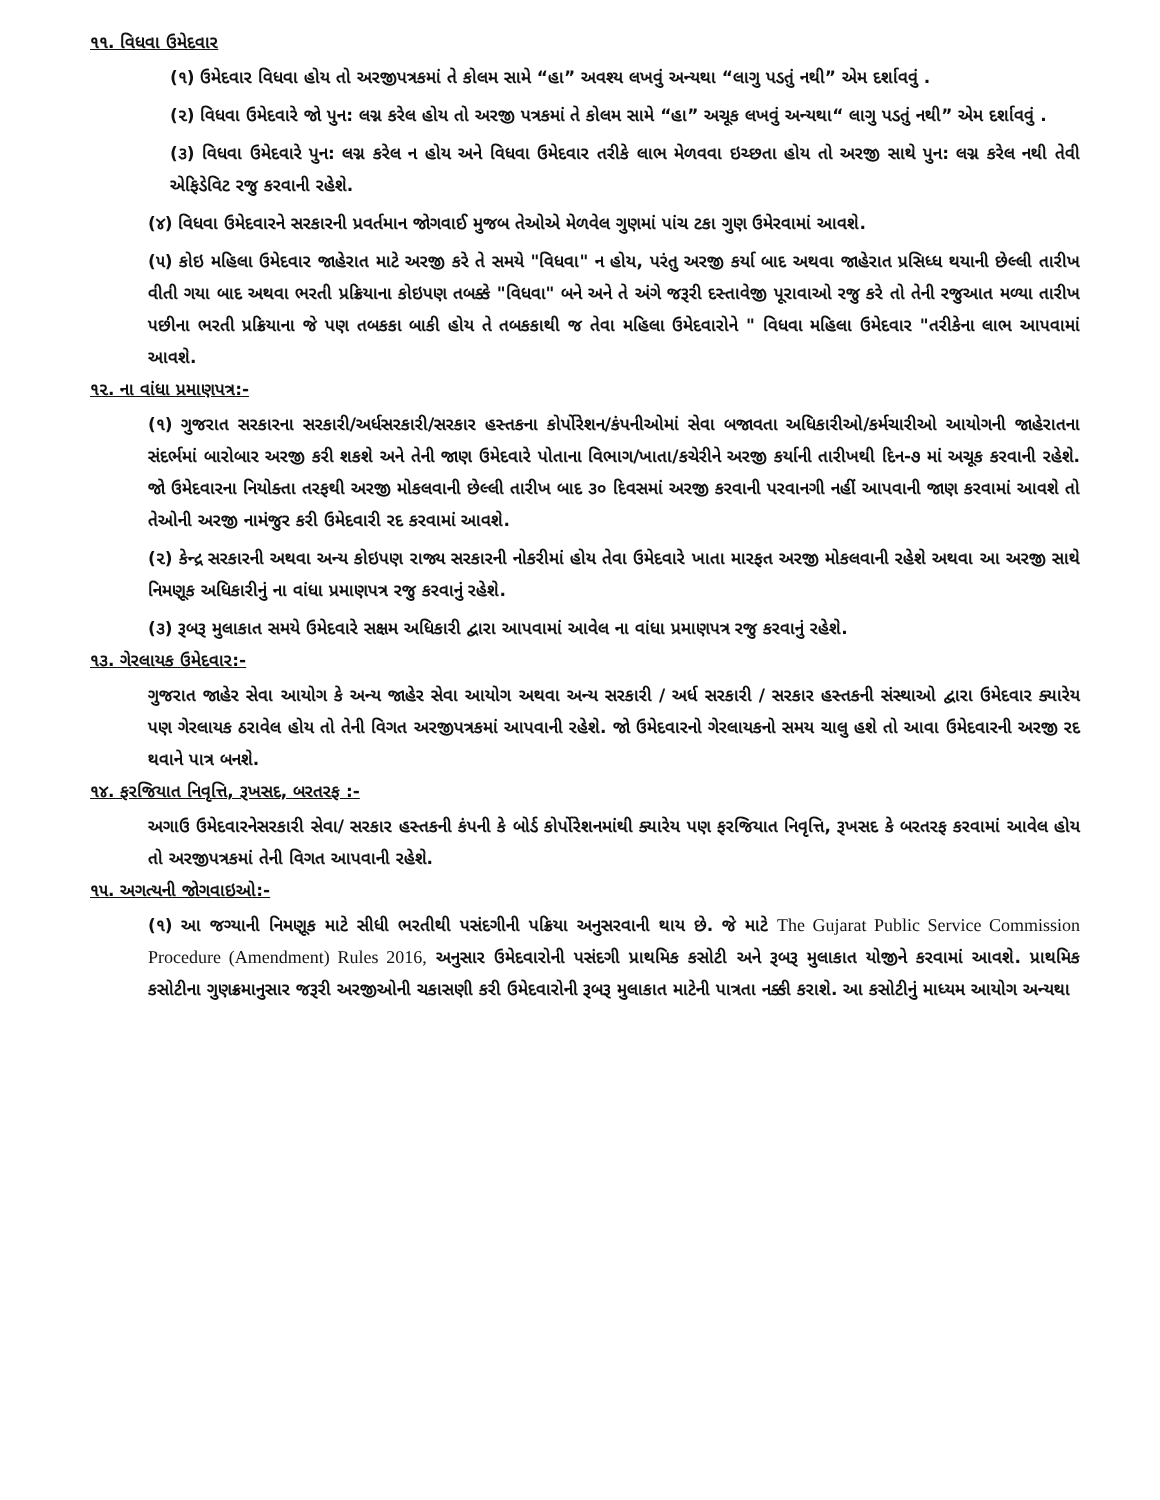૧૧. વિધવા ઉમેદવાર
(૧) ઉમેદવાર વિધવા હોય તો અરજીપત્રકમાં તે કોલમ સામે “હા” અવશ્ય લખવું અન્યથા “લાગુ પડતું નથી” એમ દર્શાવવું .
(૨) વિધવા ઉમેદવારે જો પુન: લગ્ન કરેલ હોય તો અરજી પત્રકમાં તે કોલમ સામે “હા” અચૂક લખવું અન્યથા“ લાગુ પડતું નથી” એમ દર્શાવવું .
(૩) વિધવા ઉમેદવારે પુન: લગ્ન કરેલ ન હોય અને વિધવા ઉમેદવાર તરીકે લાભ મેળવવા ઇચ્છતા હોય તો અરજી સાથે પુન: લગ્ન કરેલ નથી તેવી એફિડેવિટ રજુ કરવાની રહેશે.
(૪) વિધવા ઉમેદવારને સરકારની પ્રવર્તમાન જોગવાઈ મુજબ તેઓએ મેળવેલ ગુણમાં પાંચ ટકા ગુણ ઉમેરવામાં આવશે.
(૫) કોઇ મહિલા ઉમેદવાર જાહેરાત માટે અરજી કરે તે સમયે "વિધવા" ન હોય, પરંતુ અરજી કર્યા બાદ અથવા જાહેરાત પ્રસિધ્ધ થયાની છેલ્લી તારીખ વીતી ગયા બાદ અથવા ભરતી પ્રક્રિયાના કોઇપણ તબક્કે "વિધવા" બને અને તે અંગે જરૂરી દસ્તાવેજી પૂરાવાઓ રજુ કરે તો તેની રજુઆત મળ્યા તારીખ પછીના ભરતી પ્રક્રિયાના જે પણ તબકકા બાકી હોય તે તબકકાથી જ તેવા મહિલા ઉમેદવારોને " વિધવા મહિલા ઉમેદવાર "તરીકેના લાભ આપવામાં આવશે.
૧૨. ના વાંધા પ્રમાણપત્ર:-
(૧) ગુજરાત સરકારના સરકારી/અર્ધસરકારી/સરકાર હસ્તકના કોર્પોરેશન/કંપનીઓમાં સેવા બજાવતા અધિકારીઓ/કર્મચારીઓ આયોગની જાહેરાતના સંદર્ભમાં બારોબાર અરજી કરી શકશે અને તેની જાણ ઉમેદવારે પોતાના વિભાગ/ખાતા/કચેરીને અરજી કર્યાની તારીખથી દિન-૭ માં અચૂક કરવાની રહેશે. જો ઉમેદવારના નિયોક્તા તરફથી અરજી મોકલવાની છેલ્લી તારીખ બાદ ૩૦ દિવસમાં અરજી કરવાની પરવાનગી નહીં આપવાની જાણ કરવામાં આવશે તો તેઓની અરજી નામંજુર કરી ઉમેદવારી રદ કરવામાં આવશે.
(૨) કેન્દ્ર સરકારની અથવા અન્ય કોઇપણ રાજ્ય સરકારની નોકરીમાં હોય તેવા ઉમેદવારે ખાતા મારફત અરજી મોકલવાની રહેશે અથવા આ અરજી સાથે નિમણૂક અધિકારીનું ના વાંધા પ્રમાણપત્ર રજુ કરવાનું રહેશે.
(૩) રૂબરૂ મુલાકાત સમયે ઉમેદવારે સક્ષમ અધિકારી દ્વારા આપવામાં આવેલ ના વાંધા પ્રમાણપત્ર રજુ કરવાનું રહેશે.
૧૩. ગેરલાયક ઉમેદવાર:-
ગુજરાત જાહેર સેવા આયોગ કે અન્ય જાહેર સેવા આયોગ અથવા અન્ય સરકારી / અર્ધ સરકારી / સરકાર હસ્તકની સંસ્થાઓ દ્વારા ઉમેદવાર ક્યારેય પણ ગેરલાયક ઠરાવેલ હોય તો તેની વિગત અરજીપત્રકમાં આપવાની રહેશે. જો ઉમેદવારનો ગેરલાયકનો સમય ચાલુ હશે તો આવા ઉમેદવારની અરજી રદ થવાને પાત્ર બનશે.
૧૪. ફરજિયાત નિવૃત્તિ, રૂખસદ, બરતરફ :-
અગાઉ ઉમેદવારનેસરકારી સેવા/ સરકાર હસ્તકની કંપની કે બોર્ડ કોર્પોરેશનમાંથી ક્યારેય પણ ફરજિયાત નિવૃત્તિ, રૂખસદ કે બરતરફ કરવામાં આવેલ હોય તો અરજીપત્રકમાં તેની વિગત આપવાની રહેશે.
૧૫. અગત્યની જોગવાઇઓ:-
(૧) આ જગ્યાની નિમણૂક માટે સીધી ભરતીથી પસંદગીની પક્રિયા અનુસરવાની થાય છે. જે માટે The Gujarat Public Service Commission Procedure (Amendment) Rules 2016, અનુસાર ઉમેદવારોની પસંદગી પ્રાથમિક કસોટી અને રૂબરૂ મુલાકાત યોજીને કરવામાં આવશે. પ્રાથમિક કસોટીના ગુણક્રમાનુસાર જરૂરી અરજીઓની ચકાસણી કરી ઉમેદવારોની રૂબરૂ મુલાકાત માટેની પાત્રતા નક્કી કરાશે. આ કસોટીનું માધ્યમ આયોગ અન્યથા